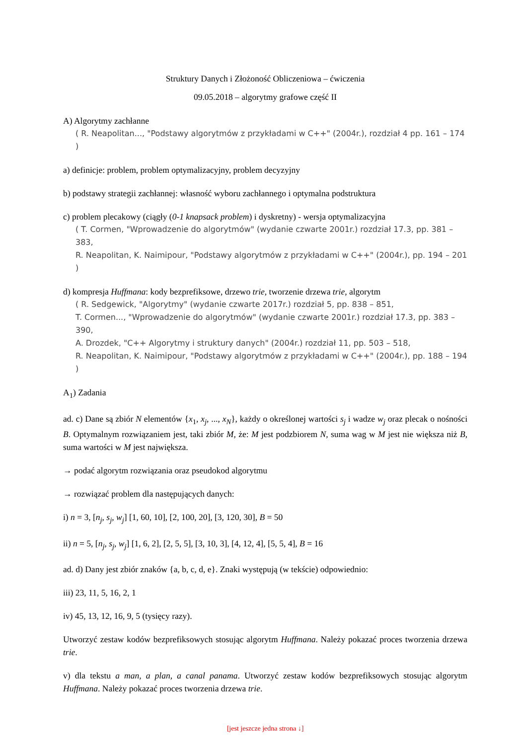Struktury Danych i Złożoność Obliczeniowa – ćwiczenia
09.05.2018 – algorytmy grafowe część II
A) Algorytmy zachłanne
( R. Neapolitan..., "Podstawy algorytmów z przykładami w C++" (2004r.), rozdział 4 pp. 161 – 174 )
a) definicje: problem, problem optymalizacyjny, problem decyzyjny
b) podstawy strategii zachłannej: własność wyboru zachłannego i optymalna podstruktura
c) problem plecakowy (ciągły (0-1 knapsack problem) i dyskretny) - wersja optymalizacyjna
( T. Cormen, "Wprowadzenie do algorytmów" (wydanie czwarte 2001r.) rozdział 17.3, pp. 381 – 383,
R. Neapolitan, K. Naimipour, "Podstawy algorytmów z przykładami w C++" (2004r.), pp. 194 – 201 )
d) kompresja Huffmana: kody bezprefiksowe, drzewo trie, tworzenie drzewa trie, algorytm
( R. Sedgewick, "Algorytmy" (wydanie czwarte 2017r.) rozdział 5, pp. 838 – 851,
T. Cormen..., "Wprowadzenie do algorytmów" (wydanie czwarte 2001r.) rozdział 17.3, pp. 383 – 390,
A. Drozdek, "C++ Algorytmy i struktury danych" (2004r.) rozdział 11, pp. 503 – 518,
R. Neapolitan, K. Naimipour, "Podstawy algorytmów z przykładami w C++" (2004r.), pp. 188 – 194 )
A<sub>1</sub>) Zadania
ad. c) Dane są zbiór N elementów {x<sub>1</sub>, x<sub>j</sub>, ..., x<sub>N</sub>}, każdy o określonej wartości s<sub>j</sub> i wadze w<sub>j</sub> oraz plecak o nośności B. Optymalnym rozwiązaniem jest, taki zbiór M, że: M jest podzbiorem N, suma wag w M jest nie większa niż B, suma wartości w M jest największa.
→ podać algorytm rozwiązania oraz pseudokod algorytmu
→ rozwiązać problem dla następujących danych:
i) n = 3, [n<sub>j</sub>, s<sub>j</sub>, w<sub>j</sub>] [1, 60, 10], [2, 100, 20], [3, 120, 30], B = 50
ii) n = 5, [n<sub>j</sub>, s<sub>j</sub>, w<sub>j</sub>] [1, 6, 2], [2, 5, 5], [3, 10, 3], [4, 12, 4], [5, 5, 4], B = 16
ad. d) Dany jest zbiór znaków {a, b, c, d, e}. Znaki występują (w tekście) odpowiednio:
iii) 23, 11, 5, 16, 2, 1
iv) 45, 13, 12, 16, 9, 5 (tysięcy razy).
Utworzyć zestaw kodów bezprefiksowych stosując algorytm Huffmana. Należy pokazać proces tworzenia drzewa trie.
v) dla tekstu a man, a plan, a canal panama. Utworzyć zestaw kodów bezprefiksowych stosując algorytm Huffmana. Należy pokazać proces tworzenia drzewa trie.
[jest jeszcze jedna strona ↓]